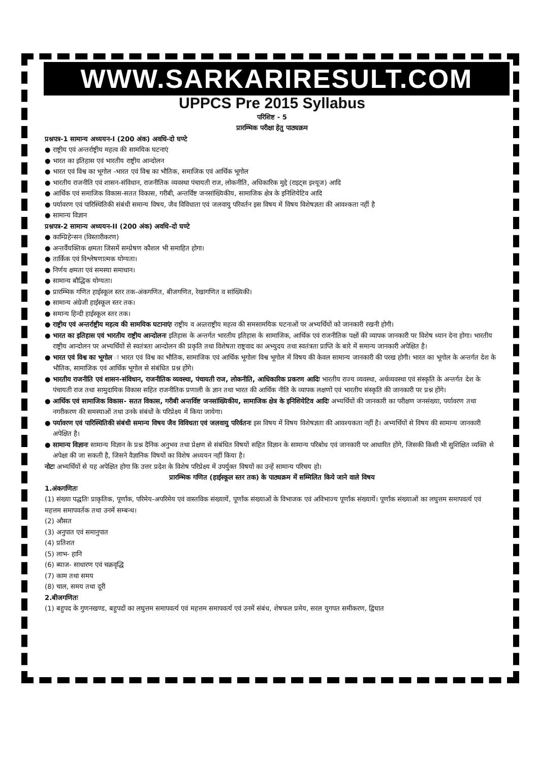WWW.SARKARIRESULT.COM
UPPCS Pre 2015 Syllabus
परिशिष्ट - 5
प्रारम्भिक परीक्षा हेतु पाठ्यक्रम
प्रश्नपत्र-1 सामान्य अध्ययन-I (200 अंक) अवधि-दो घण्टे
● राष्ट्रीय एवं अन्तर्राष्ट्रीय महत्व की सामयिक घटनाएं
● भारत का इतिहास एवं भारतीय राष्ट्रीय आन्दोलन
● भारत एवं विश्व का भूगोल -भारत एवं विश्व का भौतिक, समाजिक एवं आर्थिक भूगोल
● भारतीय राजनीति एवं शासन-संविधान, राजनीतिक व्यवस्था पंचायती राज, लोकनीति, अधिकारिक मुद्दे (राइट्स इश्यूज) आदि
● आर्थिक एवं समाजिक विकास-सतत विकास, गरीबी, अन्तर्विष्ट जनसांख्यिकीय, सामाजिक क्षेत्र के इनिशियेटिव आदि
● पर्यावरण एवं पारिस्थितिकी संबंधी समान्य विषय, जैव विविधाता एवं जलवायु परिवर्तन इस विषय में विषय विशेषज्ञता की आवश्कता नहीं है
● सामान्य विज्ञान
प्रश्नपत्र-2 सामान्य अध्ययन-II (200 अंक) अवधि-दो घण्टे
● काम्प्रिहेन्सन (विस्तारीकरण)
● अन्तर्वैयक्तिक क्षमता जिसमें सम्प्रेषण कौशल भी समाहित होगा।
● तार्किक एवं विश्लेषणात्मक योग्यता।
● निर्णय क्षमता एवं समस्या समाधान।
● सामान्य बौद्धिक योग्यता।
● प्रारम्भिक गणित हाईस्कूल स्तर तक-अंकगणित, बीजगणित, रेखागणित व सांख्यिकी।
● सामान्य अंग्रेजी हाईस्कूल स्तर तक।
● समान्य हिन्दी हाईस्कूल स्तर तक।
● राष्ट्रीय एवं अन्तर्राष्ट्रीय महत्व की सामयिक घटानाएंः राष्ट्रीय व अन्र्तराष्ट्रीय महत्व की समसामयिक घटनाओं पर अभ्यर्थियों को जानकारी रखनी होगी।
● भारत का इतिहास एवं भारतीय राष्ट्रीय आन्दोलनः इतिहास के अन्तर्गत भारतीय इतिहास के सामाजिक, आर्थिक एवं राजनीतिक पक्षों की व्यापक जानकारी पर विशेष ध्यान देना होगा। भारतीय राष्ट्रीय आन्दोलन पर अभ्यर्थियों से स्वतंत्रता आन्दोलन की प्रकृति तथा विशेषता राष्ट्रवाद का अभ्युदय तथा स्वतंत्रता प्राप्ति के बारे में समान्य जानकारी अपेक्षित है।
● भारत एवं विश्व का भूगोल ः भारत एवं विश्व का भौतिक, सामाजिक एवं आर्थिक भूगोलः विश्व भूगोल में विषय की केवल सामान्य जानकारी की परख होगी। भारत का भूगोल के अन्तर्गत देश के भौतिक, सामाजिक एवं आर्थिक भूगोल से संबंधित प्रश्न होंगे।
● भारतीय राजनीति एवं शासन-संविधान, राजनीतिक व्यवस्था, पंचायती राज, लोकनीति, आधिकारिक प्रकरण आदिः भारतीय राज्य व्यवस्था, अर्थव्यवस्था एवं संस्कृति के अन्तर्गत देश के पंचायती राज तथा सामुदायिक विकास सहित राजनीतिक प्रणाली के ज्ञान तथा भारत की आर्थिक नीति के व्यापक लक्षणों एवं भारतीय संस्कृति की जानकारी पर प्रश्न होंगे।
● आर्थिक एवं सामाजिक विकास- सतत विकास, गरीबी अन्तर्विष्ट जनसांख्यिकीय, सामाजिक क्षेत्र के इनिशियेटिव आदिः अभ्यर्थियों की जानकारी का परीक्षण जनसंख्या, पर्यावरण तथा नगरीकरण की समस्याओं तथा उनके संबंधों के परिप्रेक्ष्य में किया जायेगा।
● पर्यावरण एवं पारिस्थितिकी संबंधी समान्य विषय जैव विविधता एवं जलवायु परिर्वतनः इस विषय में विषय विशेषज्ञता की आवश्यकता नहीं है। अभ्यर्थियों से विषय की सामान्य जानकारी अपेक्षित है।
● सामान्य विज्ञानः सामान्य विज्ञान के प्रश्न दैनिक अनुभव तथा प्रेक्षण से संबंधित विषयों सहित विज्ञान के सामान्य परिबोध एवं जानकारी पर आधारित होंगे, जिसकी किसी भी सुशिक्षित व्यक्ति से अपेक्षा की जा सकती है, जिसने वैज्ञानिक विषयों का विशेष अध्ययन नहीं किया है।
नोटः अभ्यर्थियों से यह अपेक्षित होगा कि उत्तर प्रदेश के विशेष परिप्रेक्ष्य में उपर्युक्त विषयों का उन्हें सामान्य परिचय हो।
प्रारम्भिक गणित (हाईस्कूल स्तर तक) के पाठ्यक्रम में सम्मिलित किये जाने वाले विषय
1.अंकगणितः
(1) संख्या पद्धतिः प्राकृतिक, पूर्णांक, परिमेय-अपरिमेय एवं वास्तविक संख्यायें, पूर्णांक संख्याओं के विभाजक एवं अविभाज्य पूर्णांक संख्यायें। पूर्णांक संख्याओं का लघुत्तम समापवर्त्य एवं महत्तम समापवर्तक तथा उनमें सम्बन्ध।
(2) औसत
(3) अनुपात एवं समानुपात
(4) प्रतिशत
(5) लाभ- हानि
(6) ब्याज- साधारण एवं चक्रवृद्धि
(7) काम तथा समय
(8) चाल, समय तथा दूरी
2.बीजगणितः
(1) बहुपद के गुणनखण्ड, बहुपदों का लघुत्तम समापवर्त्य एवं महत्तम समापवर्त्य एवं उनमें संबंध, शेषफल प्रमेय, सरल युगपत समीकरण, द्विघात